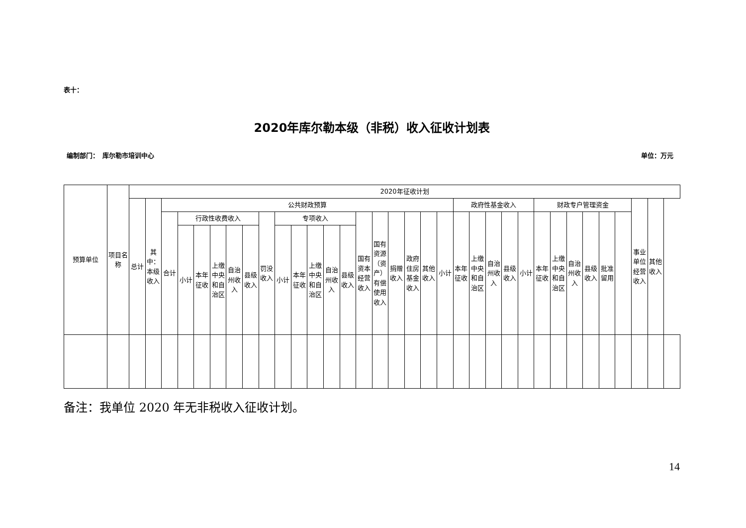表十：
2020年库尔勒本级（非税）收入征收计划表
编制部门：　库尔勒市培训中心 单位：万元
| 预算单位 | 项目名称 | 2020年征收计划 | | | | | | | | | | | | | | | | | | | | | | | | | | | | | | | | | |
| | | 总计 | 其中：本级收入 | 公共财政预算 | | | | | | | | | | | | | | | | | | 政府性基金收入 | | | | | 财政专户管理资金 | | | | | | 事业单位经营收入 | 其他收入 | |
| | | | | 合计 | 行政性收费收入 | | | | | 罚没收入 | 专项收入 | | | | | 国有资本经营收入 | 国有资源（资产）有偿使用收入 | 捐赠收入 | 政府住房基金收入 | 其他收入 | 小计 | 本年征收 | 上缴中央和自治区 | 自治州收入 | 县级收入 | 小计 | 本年征收 | 上缴中央和自治区 | 自治州收入 | 县级收入 | 批准留用 | | | | |
| | | | | | 小计 | 本年征收 | 上缴中央和自治区 | 自治州收入 | 县级收入 | | 小计 | 本年征收 | 上缴中央和自治区 | 自治州收入 | 县级收入 | | | | | | | | | | | | | | | | | | | | |
备注：我单位 2020 年无非税收入征收计划。
14